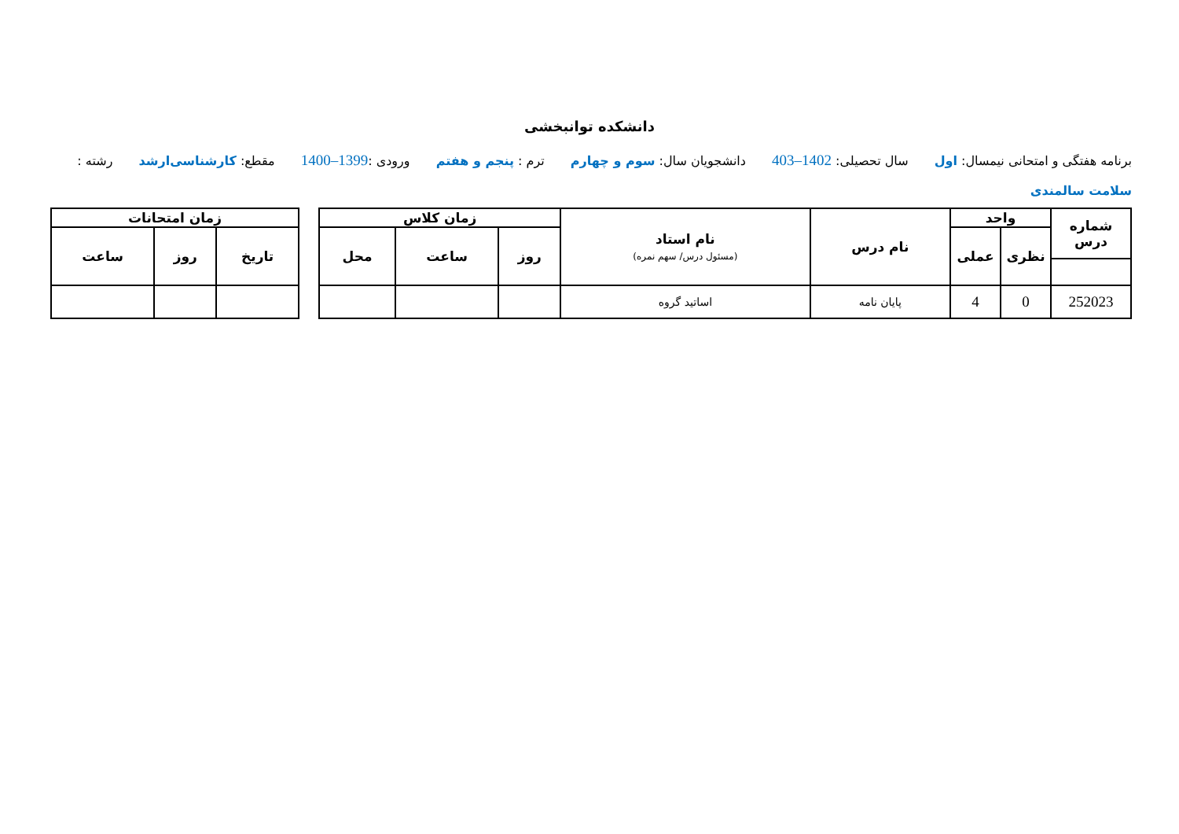دانشکده توانبخشی
برنامه هفتگی و امتحانی نیمسال: اول سال تحصیلی: 1402–403 دانشجویان سال: سوم و چهارم ترم : پنجم و هفتم ورودی :1399–1400 مقطع: کارشناسی‌ارشد رشته : سلامت سالمندی
| شماره درس | واحد | | نام درس | نام استاد (مسئول درس/ سهم نمره) | زمان کلاس | | | | زمان امتحانات | | |
| --- | --- | --- | --- | --- | --- | --- | --- | --- | --- | --- | --- |
| | نظری | عملی | | | روز | ساعت | محل | | تاریخ | روز | ساعت |
| 252023 | 0 | 4 | پایان نامه | اساتید گروه | | | | | | | |